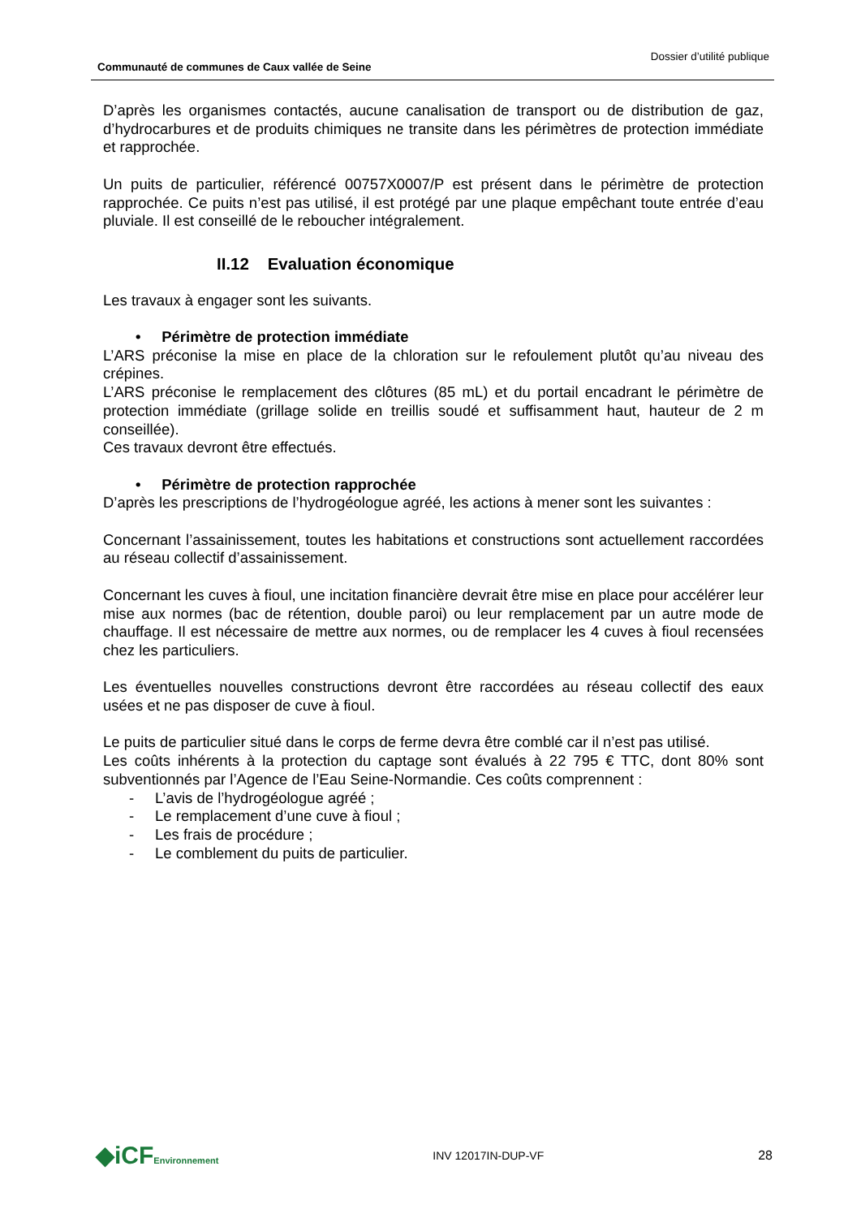Communauté de communes de Caux vallée de Seine
Dossier d’utilité publique
D’après les organismes contactés, aucune canalisation de transport ou de distribution de gaz, d’hydrocarbures et de produits chimiques ne transite dans les périmètres de protection immédiate et rapprochée.
Un puits de particulier, référencé 00757X0007/P est présent dans le périmètre de protection rapprochée. Ce puits n’est pas utilisé, il est protégé par une plaque empêchant toute entrée d’eau pluviale. Il est conseillé de le reboucher intégralement.
II.12 Evaluation économique
Les travaux à engager sont les suivants.
• Périmètre de protection immédiate
L’ARS préconise la mise en place de la chloration sur le refoulement plutôt qu’au niveau des crépines.
L’ARS préconise le remplacement des clôtures (85 mL) et du portail encadrant le périmètre de protection immédiate (grillage solide en treillis soudé et suffisamment haut, hauteur de 2 m conseillée).
Ces travaux devront être effectués.
• Périmètre de protection rapprochée
D’après les prescriptions de l’hydrogéologue agréé, les actions à mener sont les suivantes :
Concernant l’assainissement, toutes les habitations et constructions sont actuellement raccordées au réseau collectif d’assainissement.
Concernant les cuves à fioul, une incitation financière devrait être mise en place pour accélérer leur mise aux normes (bac de rétention, double paroi) ou leur remplacement par un autre mode de chauffage. Il est nécessaire de mettre aux normes, ou de remplacer les 4 cuves à fioul recensées chez les particuliers.
Les éventuelles nouvelles constructions devront être raccordées au réseau collectif des eaux usées et ne pas disposer de cuve à fioul.
Le puits de particulier situé dans le corps de ferme devra être comblé car il n’est pas utilisé.
Les coûts inhérents à la protection du captage sont évalués à 22 795 € TTC, dont 80% sont subventionnés par l’Agence de l’Eau Seine-Normandie. Ces coûts comprennent :
- L’avis de l’hydrogéologue agréé ;
- Le remplacement d’une cuve à fioul ;
- Les frais de procédure ;
- Le comblement du puits de particulier.
◆iCFEnvironnement
INV 12017IN-DUP-VF 28